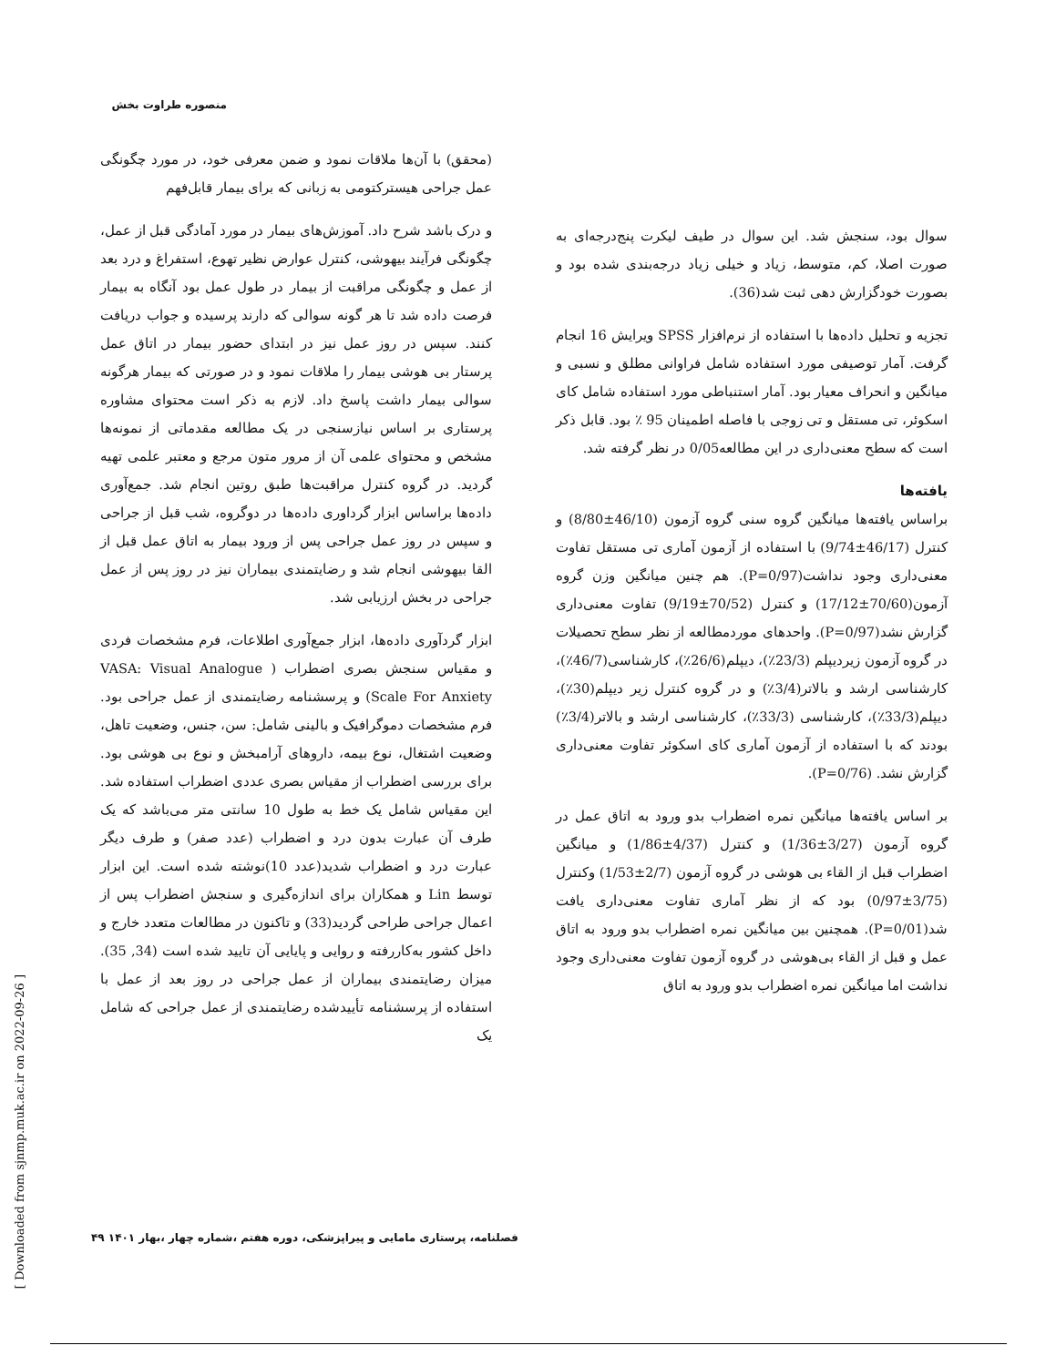منصوره طراوت بخش
(محقق) با آن‌ها ملاقات نمود و ضمن معرفی خود، در مورد چگونگی عمل جراحی هیسترکتومی به زبانی که برای بیمار قابل‌فهم
و درک باشد شرح داد. آموزش‌های بیمار در مورد آمادگی قبل از عمل، چگونگی فرآیند بیهوشی، کنترل عوارض نظیر تهوع، استفراغ و درد بعد از عمل و چگونگی مراقبت از بیمار در طول عمل بود آنگاه به بیمار فرصت داده شد تا هر گونه سوالی که دارند پرسیده و جواب دریافت کنند. سپس در روز عمل نیز در ابتدای حضور بیمار در اتاق عمل پرستار بی هوشی بیمار را ملاقات نمود و در صورتی که بیمار هرگونه سوالی بیمار داشت پاسخ داد. لازم به ذکر است محتوای مشاوره پرستاری بر اساس نیازسنجی در یک مطالعه مقدماتی از نمونه‌ها مشخص و محتوای علمی آن از مرور متون مرجع و معتبر علمی تهیه گردید. در گروه کنترل مراقبت‌ها طبق روتین انجام شد. جمع‌آوری داده‌ها براساس ابزار گرداوری داده‌ها در دوگروه، شب قبل از جراحی و سپس در روز عمل جراحی پس از ورود بیمار به اتاق عمل قبل از القا بیهوشی انجام شد و رضایتمندی بیماران نیز در روز پس از عمل جراحی در بخش ارزیابی شد.
ابزار گردآوری داده‌ها، ابزار جمع‌آوری اطلاعات، فرم مشخصات فردی و مقیاس سنجش بصری اضطراب ( VASA: Visual Analogue Scale For Anxiety) و پرسشنامه رضایتمندی از عمل جراحی بود. فرم مشخصات دموگرافیک و بالینی شامل: سن، جنس، وضعیت تاهل، وضعیت اشتغال، نوع بیمه، داروهای آرامبخش و نوع بی هوشی بود. برای بررسی اضطراب از مقیاس بصری عددی اضطراب استفاده شد. این مقیاس شامل یک خط به طول 10 سانتی متر می‌باشد که یک طرف آن عبارت بدون درد و اضطراب (عدد صفر) و طرف دیگر عبارت درد و اضطراب شدید(عدد 10)نوشته شده است. این ابزار توسط Lin و همکاران برای اندازه‌گیری و سنجش اضطراب پس از اعمال جراحی طراحی گردید(33) و تاکنون در مطالعات متعدد خارج و داخل کشور به‌کاررفته و روایی و پایایی آن تایید شده است (34, 35). میزان رضایتمندی بیماران از عمل جراحی در روز بعد از عمل با استفاده از پرسشنامه تأییدشده رضایتمندی از عمل جراحی که شامل یک
سوال بود، سنجش شد. این سوال در طیف لیکرت پنج‌درجه‌ای به صورت اصلا، کم، متوسط، زیاد و خیلی زیاد درجه‌بندی شده بود و بصورت خودگزارش دهی ثبت شد(36).
تجزیه و تحلیل داده‌ها با استفاده از نرم‌افزار SPSS ویرایش 16 انجام گرفت. آمار توصیفی مورد استفاده شامل فراوانی مطلق و نسبی و میانگین و انحراف معیار بود. آمار استنباطی مورد استفاده شامل کای اسکوئر، تی مستقل و تی زوجی با فاصله اطمینان 95 ٪ بود. قابل ذکر است که سطح معنی‌داری در این مطالعه0/05 در نظر گرفته شد.
یافته‌ها
براساس یافته‌ها میانگین گروه سنی گروه آزمون (46/10±8/80) و کنترل (46/17±9/74) با استفاده از آزمون آماری تی مستقل تفاوت معنی‌داری وجود نداشت(P=0/97). هم چنین میانگین وزن گروه آزمون(70/60±17/12) و کنترل (70/52±9/19) تفاوت معنی‌داری گزارش نشد(P=0/97). واحدهای موردمطالعه از نظر سطح تحصیلات در گروه آزمون زیردیپلم (23/3٪)، دیپلم(26/6٪)، کارشناسی(46/7٪)، کارشناسی ارشد و بالاتر(3/4٪) و در گروه کنترل زیر دیپلم(30٪)، دیپلم(33/3٪)، کارشناسی (33/3٪)، کارشناسی ارشد و بالاتر(3/4٪) بودند که با استفاده از آزمون آماری کای اسکوئر تفاوت معنی‌داری گزارش نشد. (P=0/76).
بر اساس یافته‌ها میانگین نمره اضطراب بدو ورود به اتاق عمل در گروه آزمون (3/27±1/36) و کنترل (4/37±1/86) و میانگین اضطراب قبل از القاء بی هوشی در گروه آزمون (2/7±1/53) وکنترل (3/75±0/97) بود که از نظر آماری تفاوت معنی‌داری یافت شد(P=0/01). همچنین بین میانگین نمره اضطراب بدو ورود به اتاق عمل و قبل از القاء بی‌هوشی در گروه آزمون تفاوت معنی‌داری وجود نداشت اما میانگین نمره اضطراب بدو ورود به اتاق
[ Downloaded from sjnmp.muk.ac.ir on 2022-09-26 ]
فصلنامه، پرستاری مامایی و پیراپزشکی، دوره هفتم ،شماره چهار ،بهار ۱۴۰۱ ۴۹